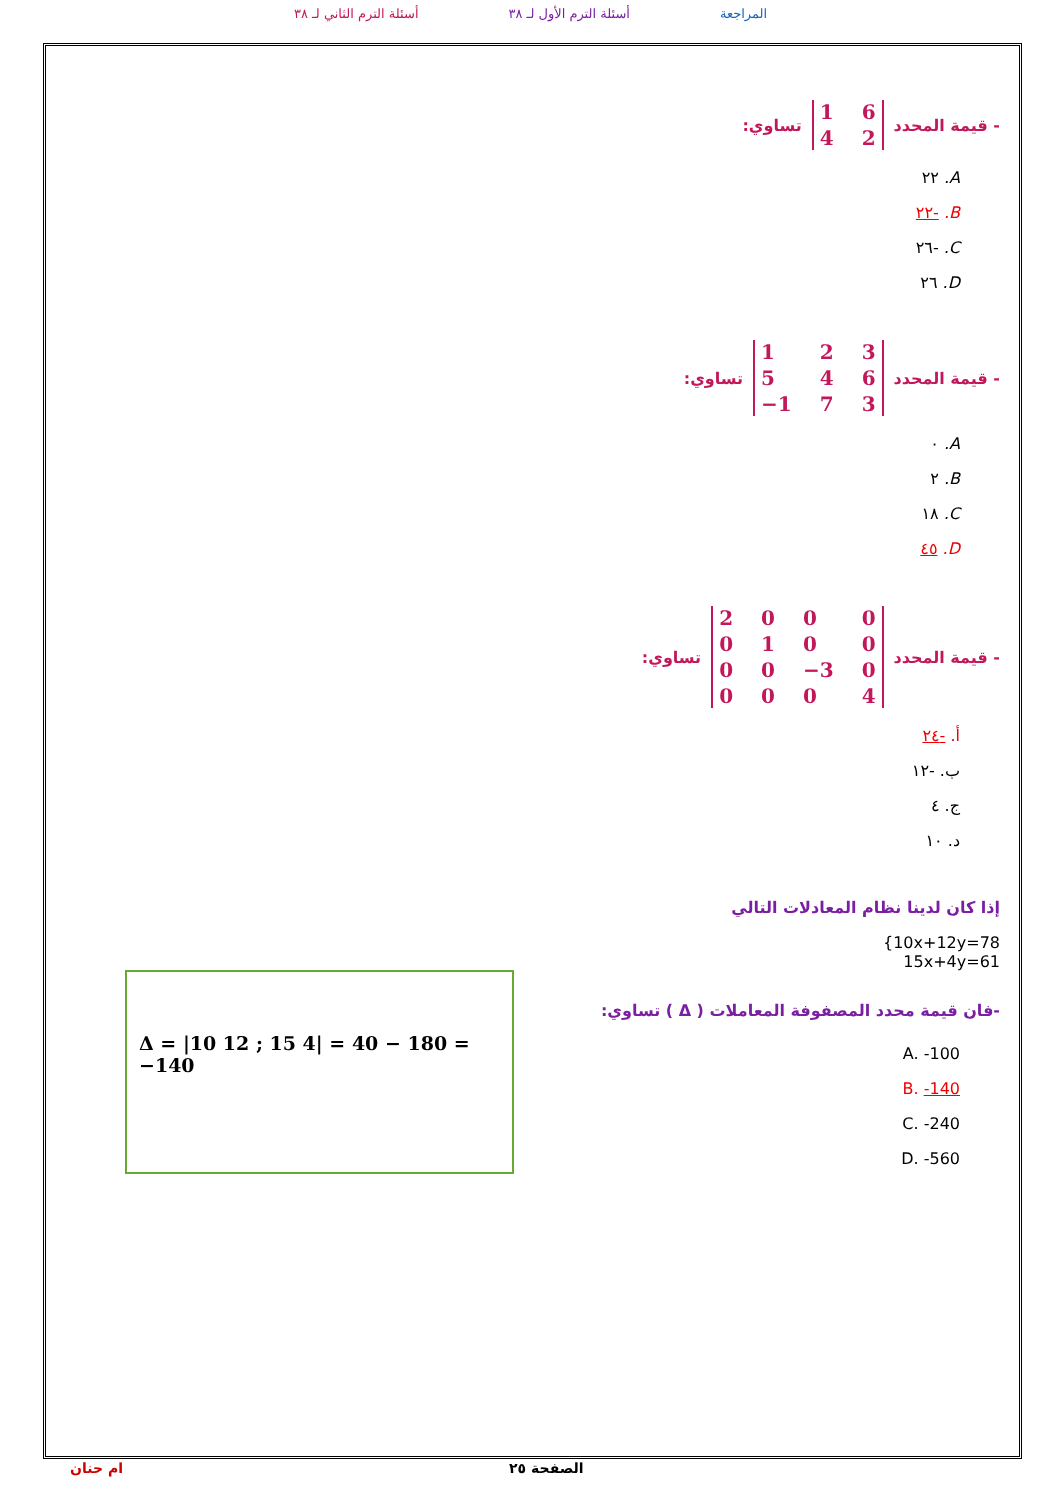المراجعة أسئلة الترم الأول لـ ٣٨ أسئلة الترم الثاني لـ ٣٨
- قيمة المحدد 1642 تساوي:
A. ٢٢
B. -٢٢
C. -٢٦
D. ٢٦
- قيمة المحدد 123546 −1 73 تساوي:
A. ٠
B. ٢
C. ١٨
D. ٤٥
- قيمة المحدد 2000010000 −3 00004 تساوي:
أ. -٢٤
ب. -١٢
ج. ٤
د. ١٠
إذا كان لدينا نظام المعادلات التالي
{10x+12y=78
15x+4y=61
-فان قيمة محدد المصفوفة المعاملات ( Δ ) تساوي:
A. -100
B. -140
C. -240
D. -560
Δ = |10 12 ; 15 4| = 40 − 180 = −140
الصفحة ٢٥ ام حنان